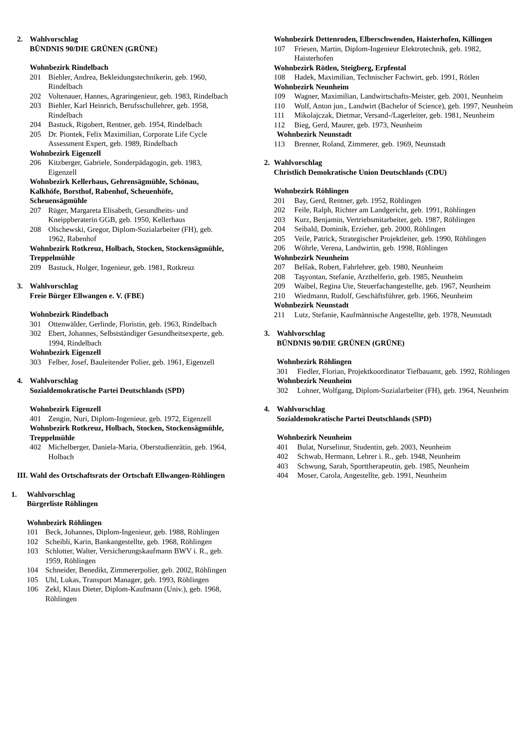2. Wahlvorschlag
BÜNDNIS 90/DIE GRÜNEN (GRÜNE)
Wohnbezirk Rindelbach
201 Biehler, Andrea, Bekleidungstechnikerin, geb. 1960, Rindelbach
202 Voltenauer, Hannes, Agraringenieur, geb. 1983, Rindelbach
203 Biehler, Karl Heinrich, Berufsschullehrer, geb. 1958, Rindelbach
204 Bastuck, Rigobert, Rentner, geb. 1954, Rindelbach
205 Dr. Piontek, Felix Maximilian, Corporate Life Cycle Assessment Expert, geb. 1989, Rindelbach
Wohnbezirk Eigenzell
206 Kitzberger, Gabriele, Sonderpädagogin, geb. 1983, Eigenzell
Wohnbezirk Kellerhaus, Gehrensägmühle, Schönau, Kalkhöfe, Borsthof, Rabenhof, Scheuenhöfe, Scheuensägmühle
207 Rüger, Margareta Elisabeth, Gesundheits- und Kneippberaterin GGB, geb. 1950, Kellerhaus
208 Olschewski, Gregor, Diplom-Sozialarbeiter (FH), geb. 1962, Rabenhof
Wohnbezirk Rotkreuz, Holbach, Stocken, Stockensägmühle, Treppelmühle
209 Bastuck, Holger, Ingenieur, geb. 1981, Rotkreuz
3. Wahlvorschlag
Freie Bürger Ellwangen e. V. (FBE)
Wohnbezirk Rindelbach
301 Ottenwälder, Gerlinde, Floristin, geb. 1963, Rindelbach
302 Ebert, Johannes, Selbstständiger Gesundheitsexperte, geb. 1994, Rindelbach
Wohnbezirk Eigenzell
303 Felber, Josef, Bauleitender Polier, geb. 1961, Eigenzell
4. Wahlvorschlag
Sozialdemokratische Partei Deutschlands (SPD)
Wohnbezirk Eigenzell
401 Zengin, Nuri, Diplom-Ingenieur, geb. 1972, Eigenzell
Wohnbezirk Rotkreuz, Holbach, Stocken, Stockensägmühle, Treppelmühle
402 Michelberger, Daniela-Maria, Oberstudienrätin, geb. 1964, Holbach
III. Wahl des Ortschaftsrats der Ortschaft Ellwangen-Röhlingen
1. Wahlvorschlag
Bürgerliste Röhlingen
Wohnbezirk Röhlingen
101 Beck, Johannes, Diplom-Ingenieur, geb. 1988, Röhlingen
102 Scheibli, Karin, Bankangestellte, geb. 1968, Röhlingen
103 Schlotter, Walter, Versicherungskaufmann BWV i. R., geb. 1959, Röhlingen
104 Schneider, Benedikt, Zimmererpolier, geb. 2002, Röhlingen
105 Uhl, Lukas, Transport Manager, geb. 1993, Röhlingen
106 Zekl, Klaus Dieter, Diplom-Kaufmann (Univ.), geb. 1968, Röhlingen
Wohnbezirk Dettenroden, Elberschwenden, Haisterhofen, Killingen
107 Friesen, Martin, Diplom-Ingenieur Elektrotechnik, geb. 1982, Haisterhofen
Wohnbezirk Rötlen, Steigberg, Erpfental
108 Hadek, Maximilian, Technischer Fachwirt, geb. 1991, Rötlen
Wohnbezirk Neunheim
109 Wagner, Maximilian, Landwirtschafts-Meister, geb. 2001, Neunheim
110 Wolf, Anton jun., Landwirt (Bachelor of Science), geb. 1997, Neunheim
111 Mikolajczak, Dietmar, Versand-/Lagerleiter, geb. 1981, Neunheim
112 Bieg, Gerd, Maurer, geb. 1973, Neunheim
Wohnbezirk Neunstadt
113 Brenner, Roland, Zimmerer, geb. 1969, Neunstadt
2. Wahlvorschlag
Christlich Demokratische Union Deutschlands (CDU)
Wohnbezirk Röhlingen
201 Bay, Gerd, Rentner, geb. 1952, Röhlingen
202 Feile, Ralph, Richter am Landgericht, geb. 1991, Röhlingen
203 Kurz, Benjamin, Vertriebsmitarbeiter, geb. 1987, Röhlingen
204 Seibald, Dominik, Erzieher, geb. 2000, Röhlingen
205 Veile, Patrick, Strategischer Projektleiter, geb. 1990, Röhlingen
206 Wöhrle, Verena, Landwirtin, geb. 1998, Röhlingen
Wohnbezirk Neunheim
207 Belšak, Robert, Fahrlehrer, geb. 1980, Neunheim
208 Taşyontan, Stefanie, Arzthelferin, geb. 1985, Neunheim
209 Waibel, Regina Ute, Steuerfachangestellte, geb. 1967, Neunheim
210 Wiedmann, Rudolf, Geschäftsführer, geb. 1966, Neunheim
Wohnbezirk Neunstadt
211 Lutz, Stefanie, Kaufmännische Angestellte, geb. 1978, Neunstadt
3. Wahlvorschlag
BÜNDNIS 90/DIE GRÜNEN (GRÜNE)
Wohnbezirk Röhlingen
301 Fiedler, Florian, Projektkoordinator Tiefbauamt, geb. 1992, Röhlingen
Wohnbezirk Neunheim
302 Lohner, Wolfgang, Diplom-Sozialarbeiter (FH), geb. 1964, Neunheim
4. Wahlvorschlag
Sozialdemokratische Partei Deutschlands (SPD)
Wohnbezirk Neunheim
401 Bulat, Nurselinur, Studentin, geb. 2003, Neunheim
402 Schwab, Hermann, Lehrer i. R., geb. 1948, Neunheim
403 Schwung, Sarah, Sporttherapeutin, geb. 1985, Neunheim
404 Moser, Carola, Angestellte, geb. 1991, Neunheim